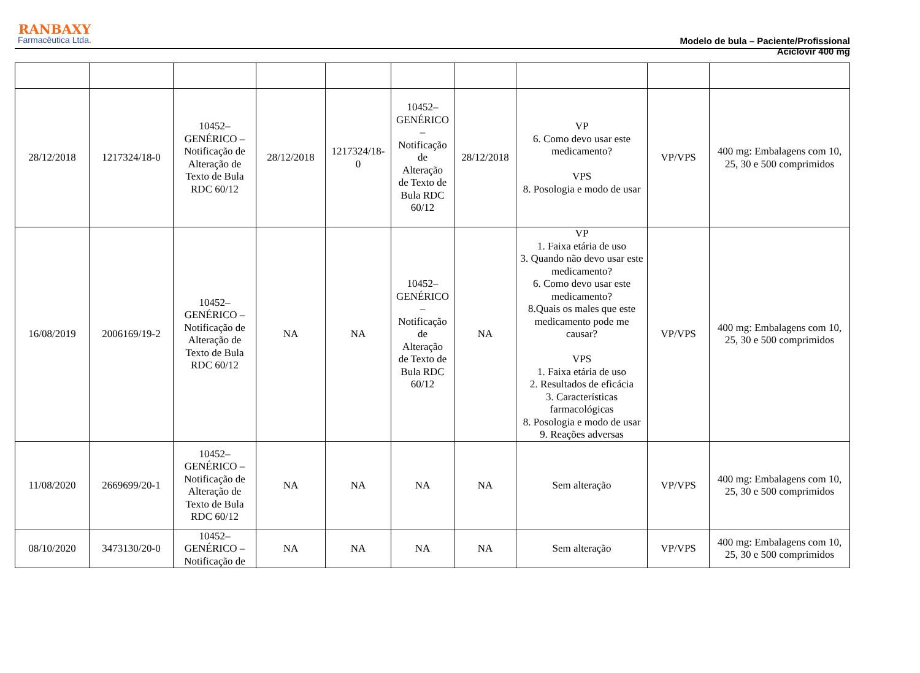RANBAXY
Farmacêutica Ltda.
Modelo de bula – Paciente/Profissional
Aciclovir 400 mg
| 28/12/2018 | 1217324/18-0 | 10452– GENÉRICO – Notificação de Alteração de Texto de Bula RDC 60/12 | 28/12/2018 | 1217324/18- 0 | 10452– GENÉRICO – Notificação de Alteração de Texto de Bula RDC 60/12 | 28/12/2018 | VP 6. Como devo usar este medicamento? VPS 8. Posologia e modo de usar | VP/VPS | 400 mg: Embalagens com 10, 25, 30 e 500 comprimidos |
| 16/08/2019 | 2006169/19-2 | 10452– GENÉRICO – Notificação de Alteração de Texto de Bula RDC 60/12 | NA | NA | 10452– GENÉRICO – Notificação de Alteração de Texto de Bula RDC 60/12 | NA | VP 1. Faixa etária de uso 3. Quando não devo usar este medicamento? 6. Como devo usar este medicamento? 8.Quais os males que este medicamento pode me causar? VPS 1. Faixa etária de uso 2. Resultados de eficácia 3. Características farmacológicas 8. Posologia e modo de usar 9. Reações adversas | VP/VPS | 400 mg: Embalagens com 10, 25, 30 e 500 comprimidos |
| 11/08/2020 | 2669699/20-1 | 10452– GENÉRICO – Notificação de Alteração de Texto de Bula RDC 60/12 | NA | NA | NA | NA | Sem alteração | VP/VPS | 400 mg: Embalagens com 10, 25, 30 e 500 comprimidos |
| 08/10/2020 | 3473130/20-0 | 10452– GENÉRICO – Notificação de | NA | NA | NA | NA | Sem alteração | VP/VPS | 400 mg: Embalagens com 10, 25, 30 e 500 comprimidos |